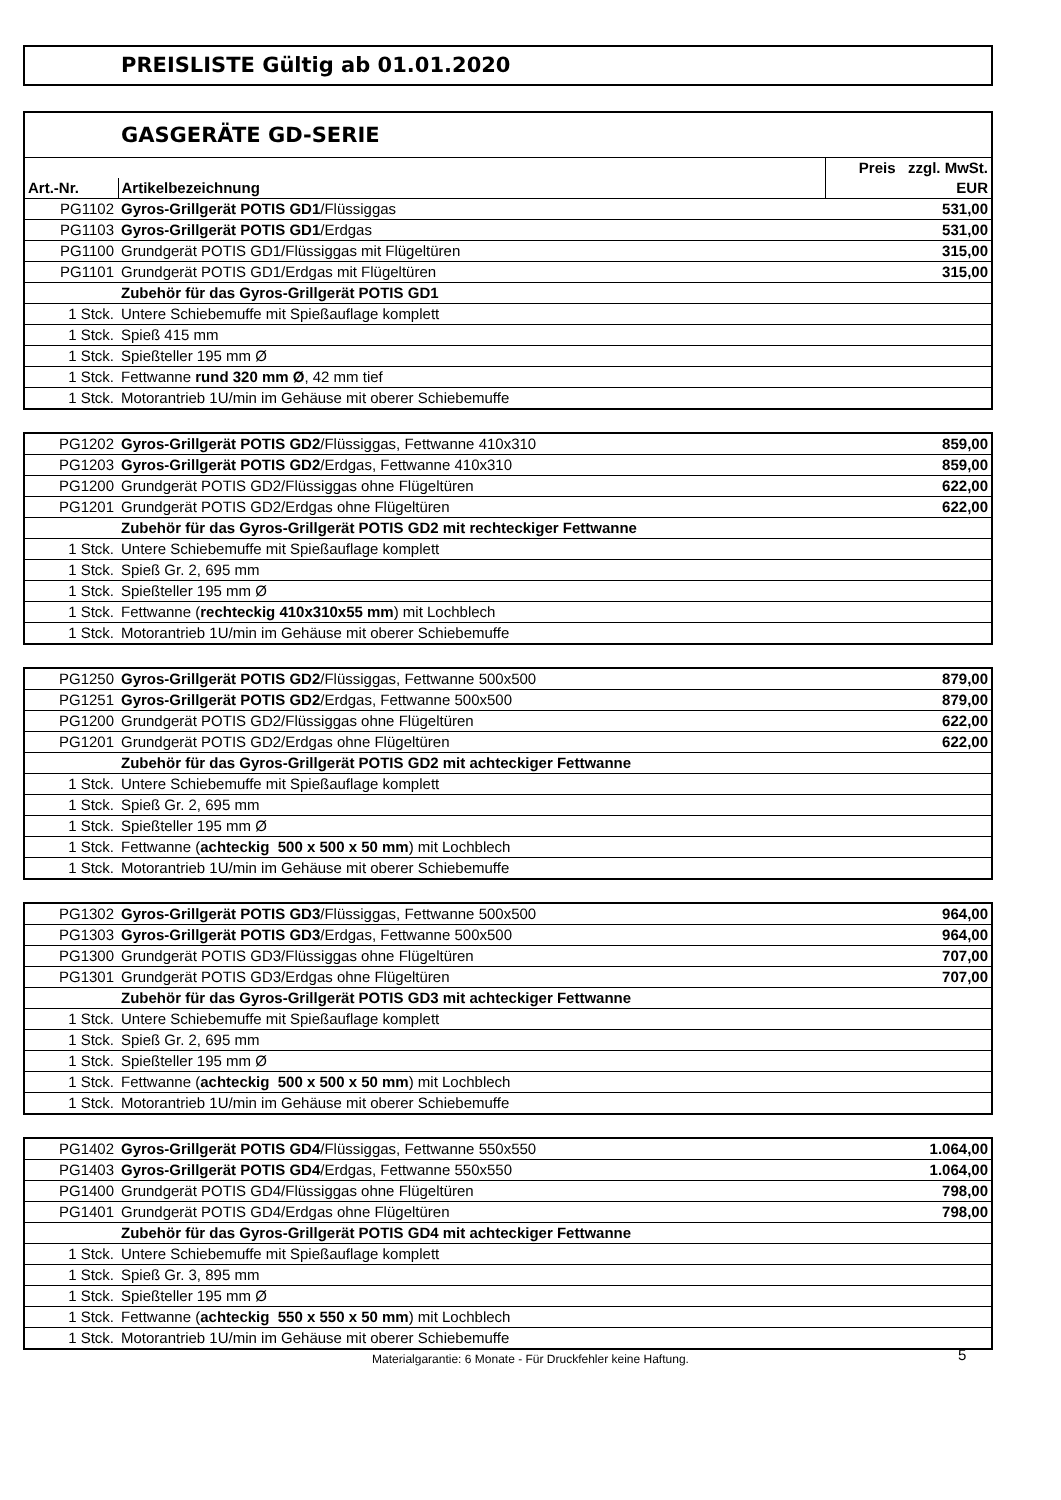PREISLISTE Gültig ab 01.01.2020
| GASGERÄTE GD-SERIE | | |
| | | Preis zzgl. MwSt. |
| Art.-Nr. | Artikelbezeichnung | EUR |
| PG1102 | Gyros-Grillgerät POTIS GD1 /Flüssiggas | 531,00 |
| PG1103 | Gyros-Grillgerät POTIS GD1 /Erdgas | 531,00 |
| PG1100 | Grundgerät POTIS GD1/Flüssiggas mit Flügeltüren | 315,00 |
| PG1101 | Grundgerät POTIS GD1/Erdgas mit Flügeltüren | 315,00 |
| | Zubehör für das Gyros-Grillgerät POTIS GD1 | |
| 1 Stck. | Untere Schiebemuffe mit Spießauflage komplett | |
| 1 Stck. | Spieß 415 mm | |
| 1 Stck. | Spießteller 195 mm Ø | |
| 1 Stck. | Fettwanne rund 320 mm Ø , 42 mm tief | |
| 1 Stck. | Motorantrieb 1U/min im Gehäuse mit oberer Schiebemuffe | |
| PG1202 | Gyros-Grillgerät POTIS GD2 /Flüssiggas, Fettwanne 410x310 | 859,00 |
| PG1203 | Gyros-Grillgerät POTIS GD2 /Erdgas, Fettwanne 410x310 | 859,00 |
| PG1200 | Grundgerät POTIS GD2/Flüssiggas ohne Flügeltüren | 622,00 |
| PG1201 | Grundgerät POTIS GD2/Erdgas ohne Flügeltüren | 622,00 |
| | Zubehör für das Gyros-Grillgerät POTIS GD2 mit rechteckiger Fettwanne | |
| 1 Stck. | Untere Schiebemuffe mit Spießauflage komplett | |
| 1 Stck. | Spieß Gr. 2, 695 mm | |
| 1 Stck. | Spießteller 195 mm Ø | |
| 1 Stck. | Fettwanne ( rechteckig 410x310x55 mm ) mit Lochblech | |
| 1 Stck. | Motorantrieb 1U/min im Gehäuse mit oberer Schiebemuffe | |
| PG1250 | Gyros-Grillgerät POTIS GD2 /Flüssiggas, Fettwanne 500x500 | 879,00 |
| PG1251 | Gyros-Grillgerät POTIS GD2 /Erdgas, Fettwanne 500x500 | 879,00 |
| PG1200 | Grundgerät POTIS GD2/Flüssiggas ohne Flügeltüren | 622,00 |
| PG1201 | Grundgerät POTIS GD2/Erdgas ohne Flügeltüren | 622,00 |
| | Zubehör für das Gyros-Grillgerät POTIS GD2 mit achteckiger Fettwanne | |
| 1 Stck. | Untere Schiebemuffe mit Spießauflage komplett | |
| 1 Stck. | Spieß Gr. 2, 695 mm | |
| 1 Stck. | Spießteller 195 mm Ø | |
| 1 Stck. | Fettwanne ( achteckig 500 x 500 x 50 mm ) mit Lochblech | |
| 1 Stck. | Motorantrieb 1U/min im Gehäuse mit oberer Schiebemuffe | |
| PG1302 | Gyros-Grillgerät POTIS GD3 /Flüssiggas, Fettwanne 500x500 | 964,00 |
| PG1303 | Gyros-Grillgerät POTIS GD3 /Erdgas, Fettwanne 500x500 | 964,00 |
| PG1300 | Grundgerät POTIS GD3/Flüssiggas ohne Flügeltüren | 707,00 |
| PG1301 | Grundgerät POTIS GD3/Erdgas ohne Flügeltüren | 707,00 |
| | Zubehör für das Gyros-Grillgerät POTIS GD3 mit achteckiger Fettwanne | |
| 1 Stck. | Untere Schiebemuffe mit Spießauflage komplett | |
| 1 Stck. | Spieß Gr. 2, 695 mm | |
| 1 Stck. | Spießteller 195 mm Ø | |
| 1 Stck. | Fettwanne ( achteckig 500 x 500 x 50 mm ) mit Lochblech | |
| 1 Stck. | Motorantrieb 1U/min im Gehäuse mit oberer Schiebemuffe | |
| PG1402 | Gyros-Grillgerät POTIS GD4 /Flüssiggas, Fettwanne 550x550 | 1.064,00 |
| PG1403 | Gyros-Grillgerät POTIS GD4 /Erdgas, Fettwanne 550x550 | 1.064,00 |
| PG1400 | Grundgerät POTIS GD4/Flüssiggas ohne Flügeltüren | 798,00 |
| PG1401 | Grundgerät POTIS GD4/Erdgas ohne Flügeltüren | 798,00 |
| | Zubehör für das Gyros-Grillgerät POTIS GD4 mit achteckiger Fettwanne | |
| 1 Stck. | Untere Schiebemuffe mit Spießauflage komplett | |
| 1 Stck. | Spieß Gr. 3, 895 mm | |
| 1 Stck. | Spießteller 195 mm Ø | |
| 1 Stck. | Fettwanne ( achteckig 550 x 550 x 50 mm ) mit Lochblech | |
| 1 Stck. | Motorantrieb 1U/min im Gehäuse mit oberer Schiebemuffe | |
Materialgarantie: 6 Monate - Für Druckfehler keine Haftung. 5